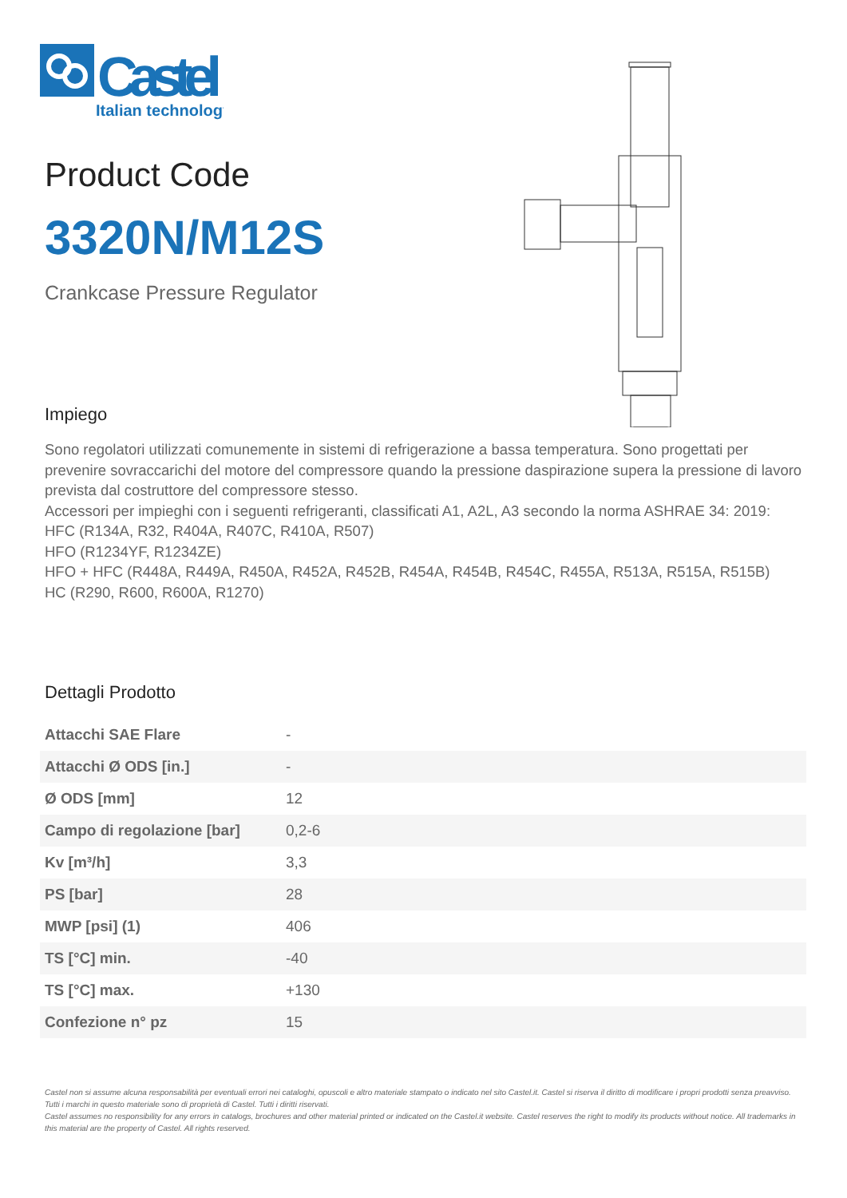Castel
Italian technology
Product Code
3320N/M12S
Crankcase Pressure Regulator
Impiego
Sono regolatori utilizzati comunemente in sistemi di refrigerazione a bassa temperatura. Sono progettati per prevenire sovraccarichi del motore del compressore quando la pressione daspirazione supera la pressione di lavoro prevista dal costruttore del compressore stesso.
Accessori per impieghi con i seguenti refrigeranti, classificati A1, A2L, A3 secondo la norma ASHRAE 34: 2019:
HFC (R134A, R32, R404A, R407C, R410A, R507)
HFO (R1234YF, R1234ZE)
HFO + HFC (R448A, R449A, R450A, R452A, R452B, R454A, R454B, R454C, R455A, R513A, R515A, R515B)
HC (R290, R600, R600A, R1270)
Dettagli Prodotto
| Attacchi SAE Flare | - |
| Attacchi Ø ODS [in.] | - |
| Ø ODS [mm] | 12 |
| Campo di regolazione [bar] | 0,2-6 |
| Kv [m³/h] | 3,3 |
| PS [bar] | 28 |
| MWP [psi] (1) | 406 |
| TS [°C] min. | -40 |
| TS [°C] max. | +130 |
| Confezione n° pz | 15 |
Castel non si assume alcuna responsabilità per eventuali errori nei cataloghi, opuscoli e altro materiale stampato o indicato nel sito Castel.it. Castel si riserva il diritto di modificare i propri prodotti senza preavviso. Tutti i marchi in questo materiale sono di proprietà di Castel. Tutti i diritti riservati.
Castel assumes no responsibility for any errors in catalogs, brochures and other material printed or indicated on the Castel.it website. Castel reserves the right to modify its products without notice. All trademarks in this material are the property of Castel. All rights reserved.